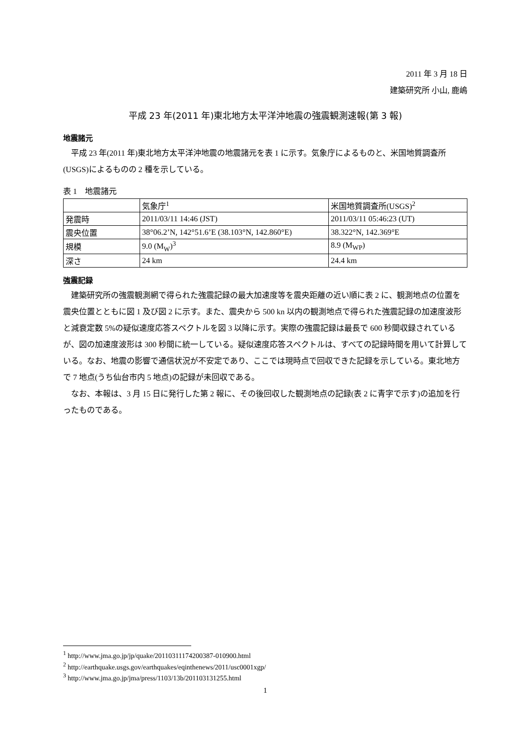2011 年 3 月 18 日
建築研究所 小山, 鹿嶋
平成 23 年(2011 年)東北地方太平洋沖地震の強震観測速報(第 3 報)
地震諸元
平成 23 年(2011 年)東北地方太平洋沖地震の地震諸元を表 1 に示す。気象庁によるものと、米国地質調査所(USGS)によるものの 2 種を示している。
表 1　地震諸元
| | 気象庁<sup>1</sup> | 米国地質調査所(USGS)<sup>2</sup> |
| 発震時 | 2011/03/11 14:46 (JST) | 2011/03/11 05:46:23 (UT) |
| 震央位置 | 38°06.2’N, 142°51.6’E (38.103°N, 142.860°E) | 38.322°N, 142.369°E |
| 規模 | 9.0 (M<sub>W</sub>)<sup>3</sup> | 8.9 (M<sub>WP</sub>) |
| 深さ | 24 km | 24.4 km |
強震記録
建築研究所の強震観測網で得られた強震記録の最大加速度等を震央距離の近い順に表 2 に、観測地点の位置を震央位置とともに図 1 及び図 2 に示す。また、震央から 500 kn 以内の観測地点で得られた強震記録の加速度波形と減衰定数 5%の疑似速度応答スペクトルを図 3 以降に示す。実際の強震記録は最長で 600 秒間収録されているが、図の加速度波形は 300 秒間に統一している。疑似速度応答スペクトルは、すべての記録時間を用いて計算している。なお、地震の影響で通信状況が不安定であり、ここでは現時点で回収できた記録を示している。東北地方で 7 地点(うち仙台市内 5 地点)の記録が未回収である。
なお、本報は、3 月 15 日に発行した第 2 報に、その後回収した観測地点の記録(表 2 に青字で示す)の追加を行ったものである。
<sup>1</sup> http://www.jma.go.jp/jp/quake/20110311174200387-010900.html
<sup>2</sup> http://earthquake.usgs.gov/earthquakes/eqinthenews/2011/usc0001xgp/
<sup>3</sup> http://www.jma.go.jp/jma/press/1103/13b/201103131255.html
1